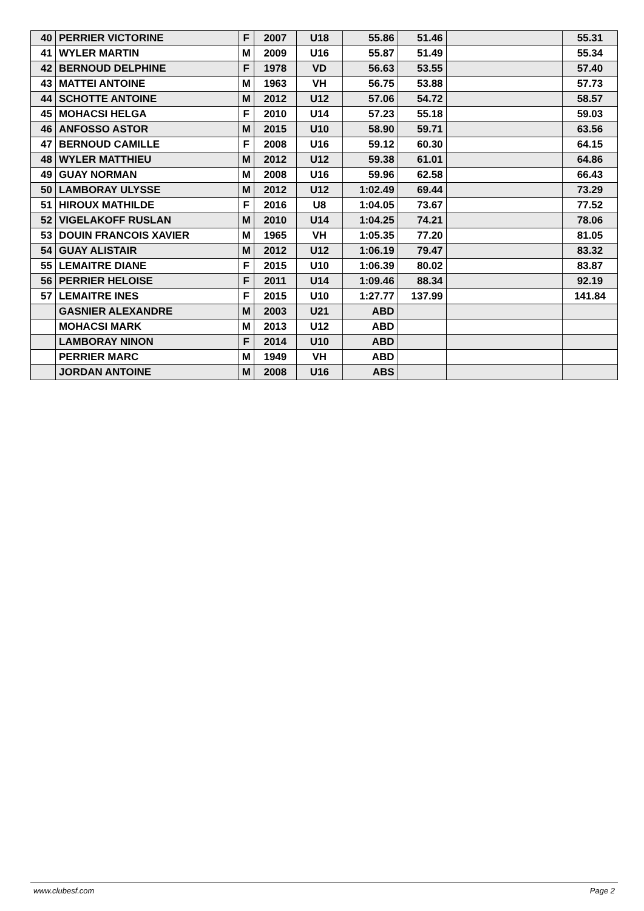| 40 | PERRIER VICTORINE | F | 2007 | U18 | 55.86 | 51.46 | | 55.31 |
| 41 | WYLER MARTIN | M | 2009 | U16 | 55.87 | 51.49 | | 55.34 |
| 42 | BERNOUD DELPHINE | F | 1978 | VD | 56.63 | 53.55 | | 57.40 |
| 43 | MATTEI ANTOINE | M | 1963 | VH | 56.75 | 53.88 | | 57.73 |
| 44 | SCHOTTE ANTOINE | M | 2012 | U12 | 57.06 | 54.72 | | 58.57 |
| 45 | MOHACSI HELGA | F | 2010 | U14 | 57.23 | 55.18 | | 59.03 |
| 46 | ANFOSSO ASTOR | M | 2015 | U10 | 58.90 | 59.71 | | 63.56 |
| 47 | BERNOUD CAMILLE | F | 2008 | U16 | 59.12 | 60.30 | | 64.15 |
| 48 | WYLER MATTHIEU | M | 2012 | U12 | 59.38 | 61.01 | | 64.86 |
| 49 | GUAY NORMAN | M | 2008 | U16 | 59.96 | 62.58 | | 66.43 |
| 50 | LAMBORAY ULYSSE | M | 2012 | U12 | 1:02.49 | 69.44 | | 73.29 |
| 51 | HIROUX MATHILDE | F | 2016 | U8 | 1:04.05 | 73.67 | | 77.52 |
| 52 | VIGELAKOFF RUSLAN | M | 2010 | U14 | 1:04.25 | 74.21 | | 78.06 |
| 53 | DOUIN FRANCOIS XAVIER | M | 1965 | VH | 1:05.35 | 77.20 | | 81.05 |
| 54 | GUAY ALISTAIR | M | 2012 | U12 | 1:06.19 | 79.47 | | 83.32 |
| 55 | LEMAITRE DIANE | F | 2015 | U10 | 1:06.39 | 80.02 | | 83.87 |
| 56 | PERRIER HELOISE | F | 2011 | U14 | 1:09.46 | 88.34 | | 92.19 |
| 57 | LEMAITRE INES | F | 2015 | U10 | 1:27.77 | 137.99 | | 141.84 |
| | GASNIER ALEXANDRE | M | 2003 | U21 | ABD | | | |
| | MOHACSI MARK | M | 2013 | U12 | ABD | | | |
| | LAMBORAY NINON | F | 2014 | U10 | ABD | | | |
| | PERRIER MARC | M | 1949 | VH | ABD | | | |
| | JORDAN ANTOINE | M | 2008 | U16 | ABS | | | |
www.clubesf.com Page 2